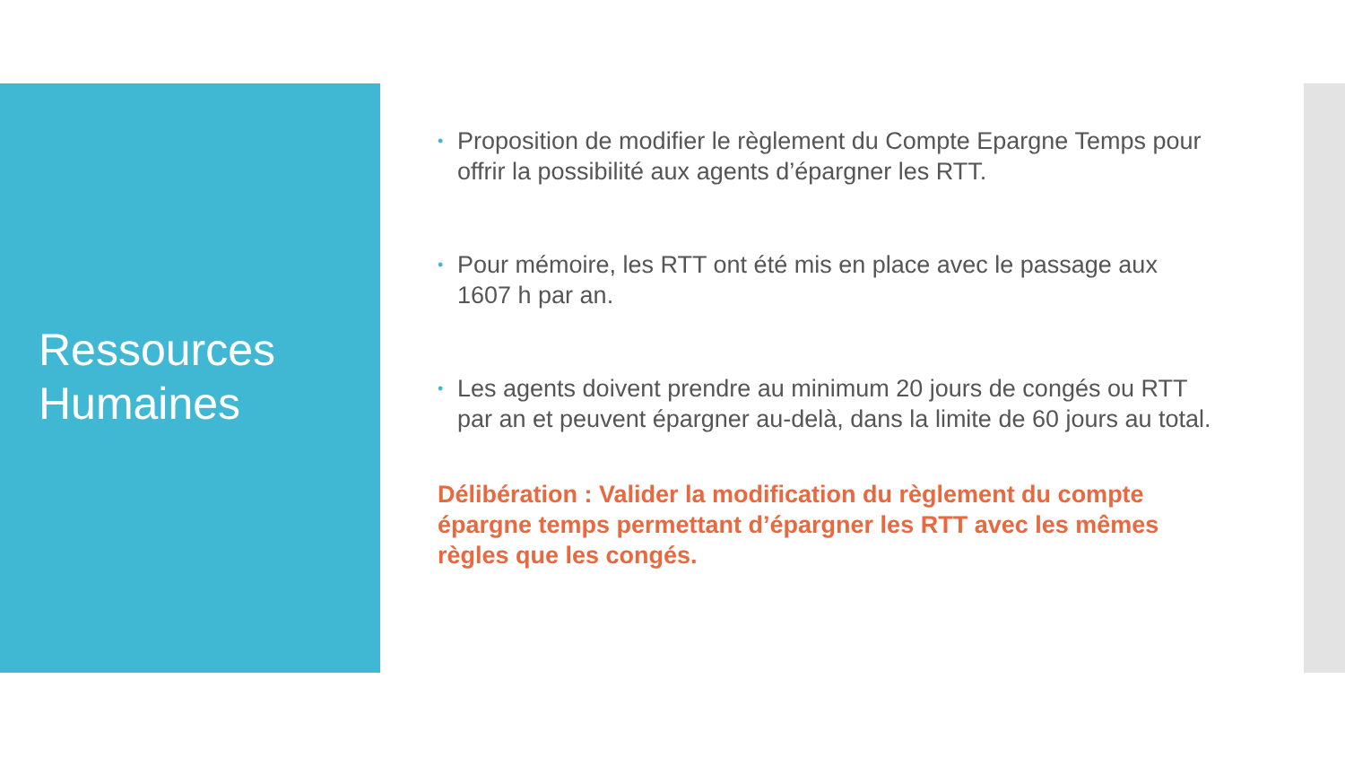Ressources
Humaines
• Proposition de modifier le règlement du Compte Epargne Temps pour offrir la possibilité aux agents d’épargner les RTT.
• Pour mémoire, les RTT ont été mis en place avec le passage aux 1607 h par an.
• Les agents doivent prendre au minimum 20 jours de congés ou RTT par an et peuvent épargner au-delà, dans la limite de 60 jours au total.
Délibération : Valider la modification du règlement du compte épargne temps permettant d’épargner les RTT avec les mêmes règles que les congés.